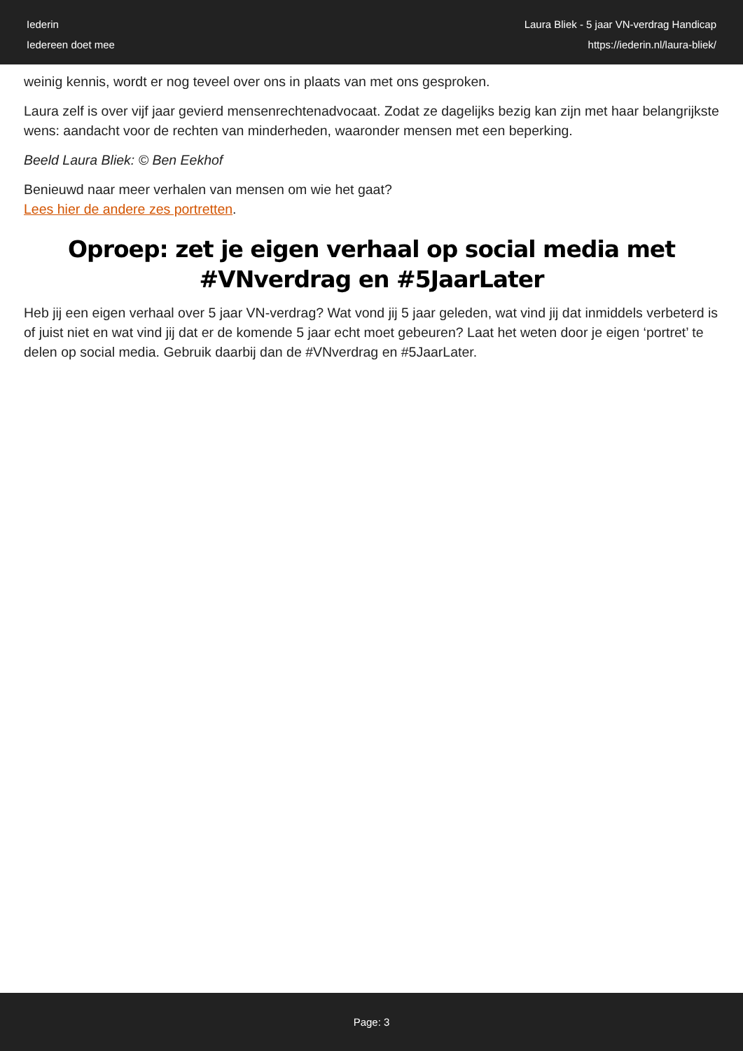Iederin
Iedereen doet mee
Laura Bliek - 5 jaar VN-verdrag Handicap
https://iederin.nl/laura-bliek/
weinig kennis, wordt er nog teveel over ons in plaats van met ons gesproken.
Laura zelf is over vijf jaar gevierd mensenrechtenadvocaat. Zodat ze dagelijks bezig kan zijn met haar belangrijkste wens: aandacht voor de rechten van minderheden, waaronder mensen met een beperking.
Beeld Laura Bliek: © Ben Eekhof
Benieuwd naar meer verhalen van mensen om wie het gaat?
Lees hier de andere zes portretten.
Oproep: zet je eigen verhaal op social media met #VNverdrag en #5JaarLater
Heb jij een eigen verhaal over 5 jaar VN-verdrag? Wat vond jij 5 jaar geleden, wat vind jij dat inmiddels verbeterd is of juist niet en wat vind jij dat er de komende 5 jaar echt moet gebeuren? Laat het weten door je eigen ‘portret’ te delen op social media. Gebruik daarbij dan de #VNverdrag en #5JaarLater.
Page: 3